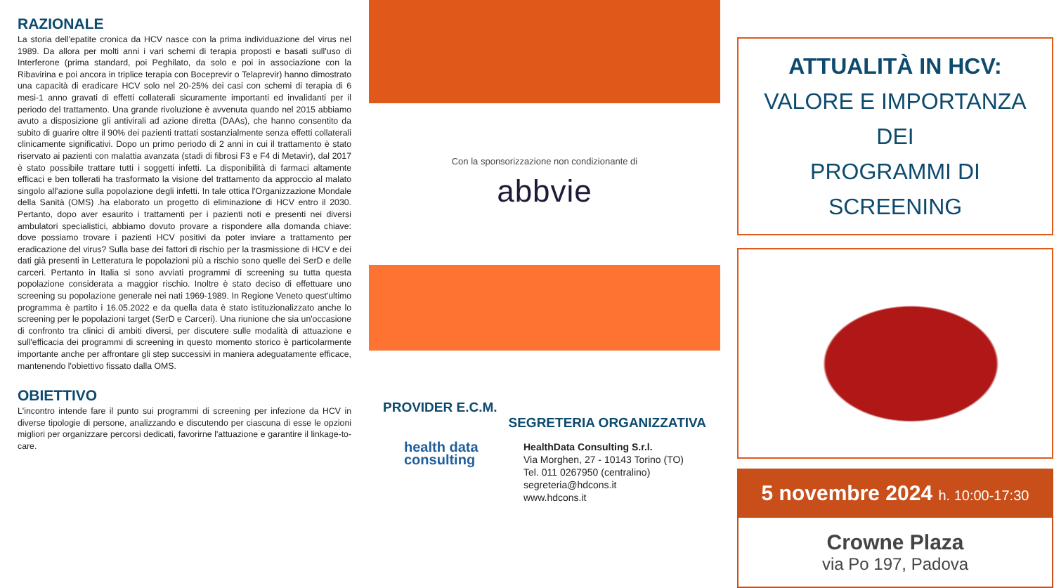RAZIONALE
La storia dell'epatite cronica da HCV nasce con la prima individuazione del virus nel 1989. Da allora per molti anni i vari schemi di terapia proposti e basati sull'uso di Interferone (prima standard, poi Peghilato, da solo e poi in associazione con la Ribavirina e poi ancora in triplice terapia con Boceprevir o Telaprevir) hanno dimostrato una capacità di eradicare HCV solo nel 20-25% dei casi con schemi di terapia di 6 mesi-1 anno gravati di effetti collaterali sicuramente importanti ed invalidanti per il periodo del trattamento. Una grande rivoluzione è avvenuta quando nel 2015 abbiamo avuto a disposizione gli antivirali ad azione diretta (DAAs), che hanno consentito da subito di guarire oltre il 90% dei pazienti trattati sostanzialmente senza effetti collaterali clinicamente significativi. Dopo un primo periodo di 2 anni in cui il trattamento è stato riservato ai pazienti con malattia avanzata (stadi di fibrosi F3 e F4 di Metavir), dal 2017 è stato possibile trattare tutti i soggetti infetti. La disponibilità di farmaci altamente efficaci e ben tollerati ha trasformato la visione del trattamento da approccio al malato singolo all'azione sulla popolazione degli infetti. In tale ottica l'Organizzazione Mondale della Sanità (OMS) .ha elaborato un progetto di eliminazione di HCV entro il 2030. Pertanto, dopo aver esaurito i trattamenti per i pazienti noti e presenti nei diversi ambulatori specialistici, abbiamo dovuto provare a rispondere alla domanda chiave: dove possiamo trovare i pazienti HCV positivi da poter inviare a trattamento per eradicazione del virus? Sulla base dei fattori di rischio per la trasmissione di HCV e dei dati già presenti in Letteratura le popolazioni più a rischio sono quelle dei SerD e delle carceri. Pertanto in Italia si sono avviati programmi di screening su tutta questa popolazione considerata a maggior rischio. Inoltre è stato deciso di effettuare uno screening su popolazione generale nei nati 1969-1989. In Regione Veneto quest'ultimo programma è partito i 16.05.2022 e da quella data è stato istituzionalizzato anche lo screening per le popolazioni target (SerD e Carceri). Una riunione che sia un'occasione di confronto tra clinici di ambiti diversi, per discutere sulle modalità di attuazione e sull'efficacia dei programmi di screening in questo momento storico è particolarmente importante anche per affrontare gli step successivi in maniera adeguatamente efficace, mantenendo l'obiettivo fissato dalla OMS.
OBIETTIVO
L'incontro intende fare il punto sui programmi di screening per infezione da HCV in diverse tipologie di persone, analizzando e discutendo per ciascuna di esse le opzioni migliori per organizzare percorsi dedicati, favorirne l'attuazione e garantire il linkage-to-care.
Con la sponsorizzazione non condizionante di
abbvie
PROVIDER E.C.M.
SEGRETERIA ORGANIZZATIVA
health data
consulting
HealthData Consulting S.r.l.
Via Morghen, 27 - 10143 Torino (TO)
Tel. 011 0267950 (centralino)
segreteria@hdcons.it
www.hdcons.it
ATTUALITÀ IN HCV:
VALORE E IMPORTANZA DEI
PROGRAMMI DI SCREENING
5 novembre 2024 h. 10:00-17:30
Crowne Plaza
via Po 197, Padova